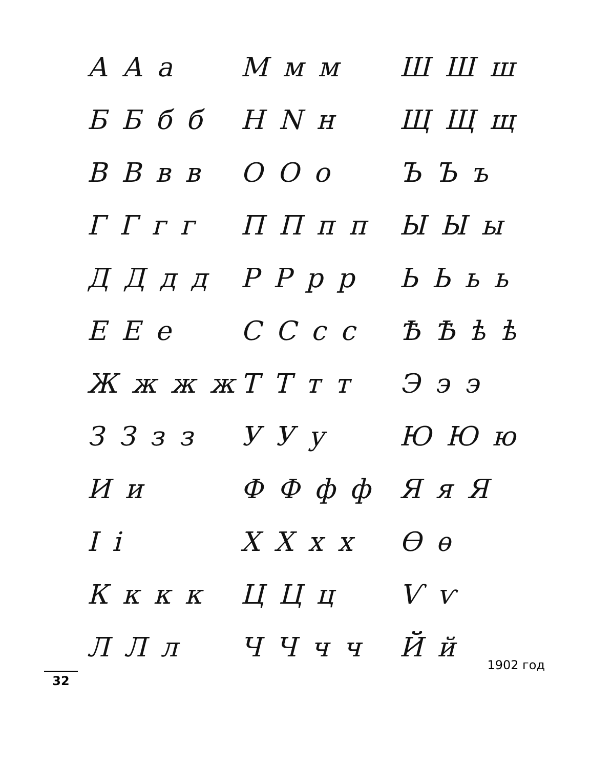А А а
М м м
Ш Ш ш
Б Б б б
Н N н
Щ Щ щ
В В в в
О О о
Ъ Ъ ъ
Г Г г г
П П п п
Ы Ы ы
Д Д д д
Р Р р р
Ь Ь ь ь
Е Е е
С С с с
Ѣ Ѣ ѣ ѣ
Ж ж ж ж
Т Т т т
Э э э
З З з з
У У у
Ю Ю ю
И и
Ф Ф ф ф
Я я Я
І і
Х Х х х
Ѳ ѳ
К к к к
Ц Ц ц
Ѵ ѵ
Л Л л
Ч Ч ч ч
Й й
1902 год
32